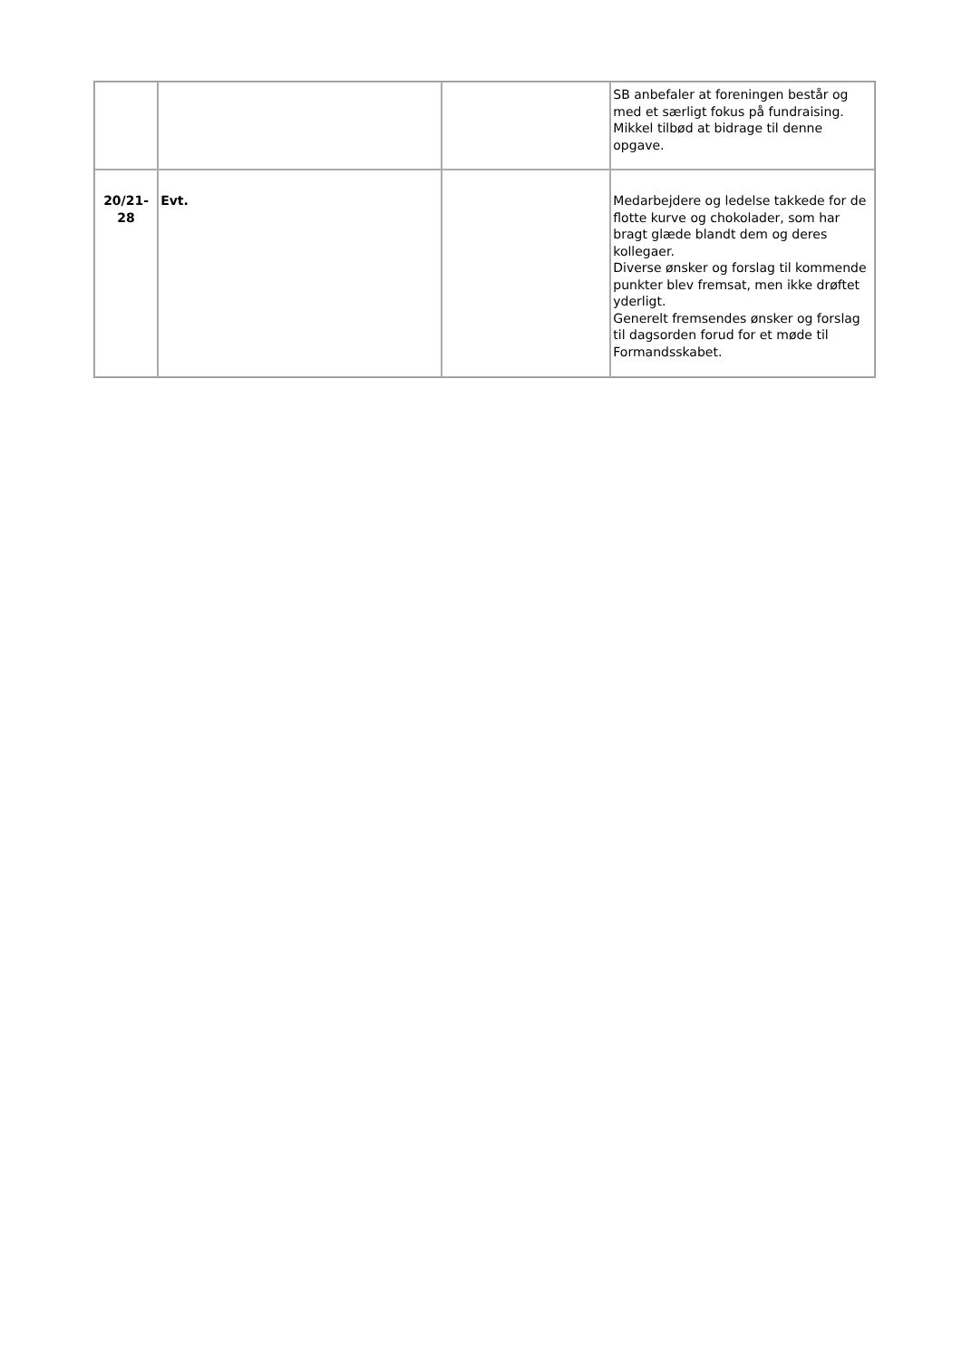| | | | SB anbefaler at foreningen består og med et særligt fokus på fundraising. Mikkel tilbød at bidrage til denne opgave. |
| 20/21- 28 | Evt. | | Medarbejdere og ledelse takkede for de flotte kurve og chokolader, som har bragt glæde blandt dem og deres kollegaer. Diverse ønsker og forslag til kommende punkter blev fremsat, men ikke drøftet yderligt. Generelt fremsendes ønsker og forslag til dagsorden forud for et møde til Formandsskabet. |